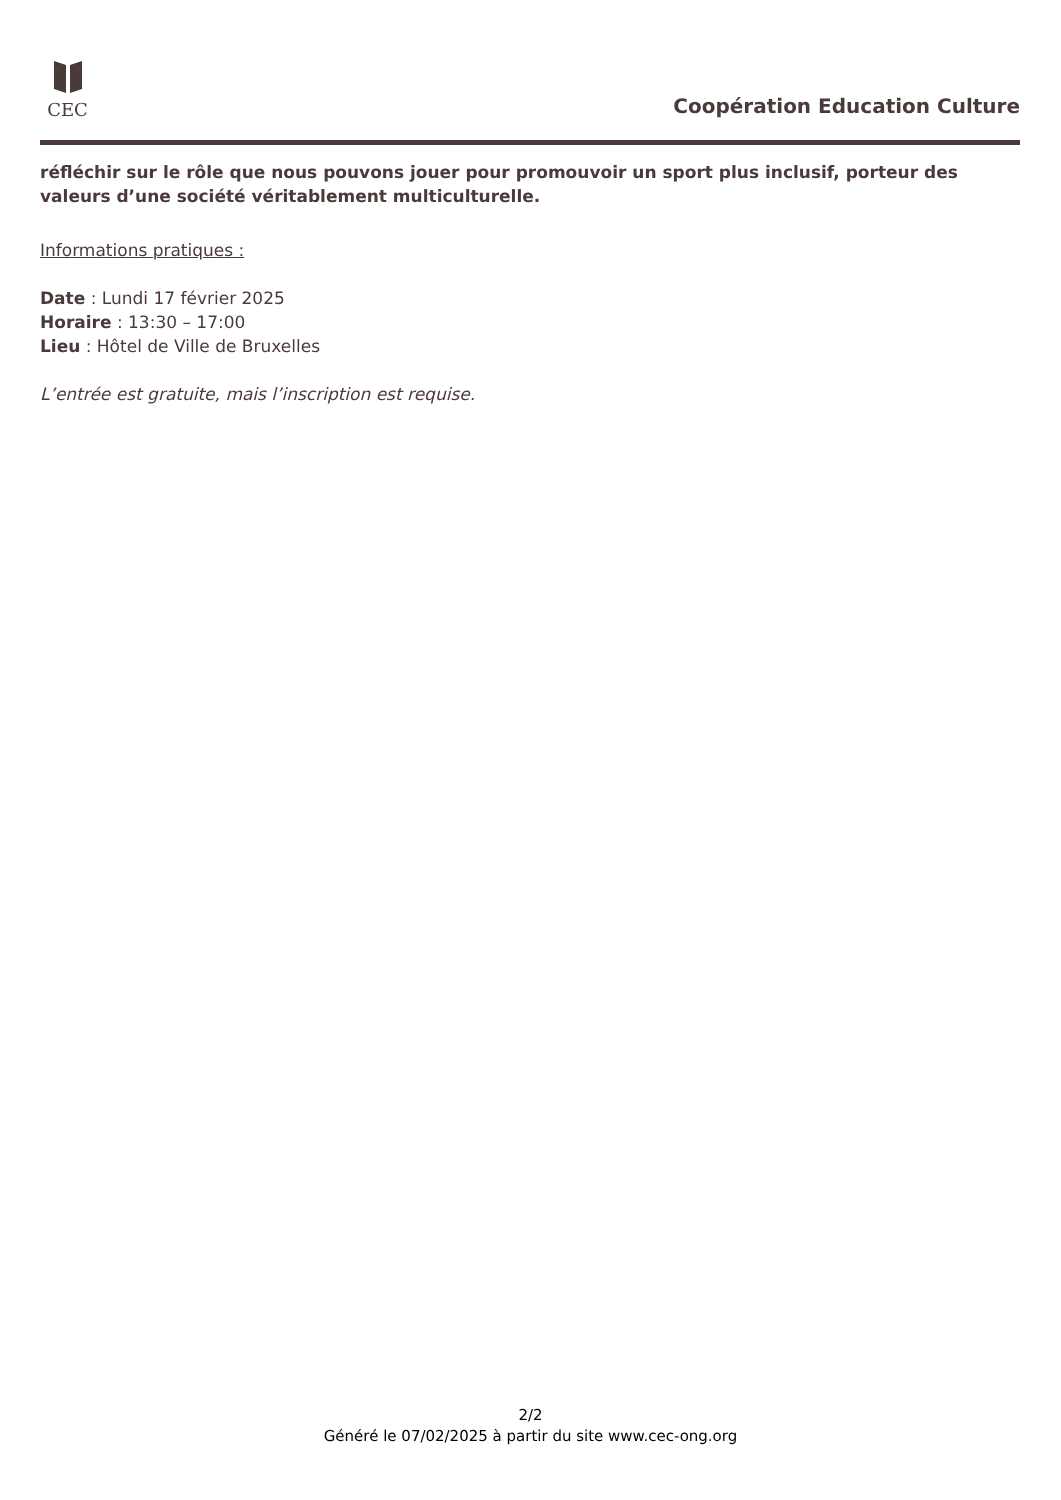CEC
Coopération Education Culture
réfléchir sur le rôle que nous pouvons jouer pour promouvoir un sport plus inclusif, porteur des valeurs d’une société véritablement multiculturelle.
Informations pratiques :
Date : Lundi 17 février 2025
Horaire : 13:30 – 17:00
Lieu : Hôtel de Ville de Bruxelles
L’entrée est gratuite, mais l’inscription est requise.
2/2
Généré le 07/02/2025 à partir du site www.cec-ong.org